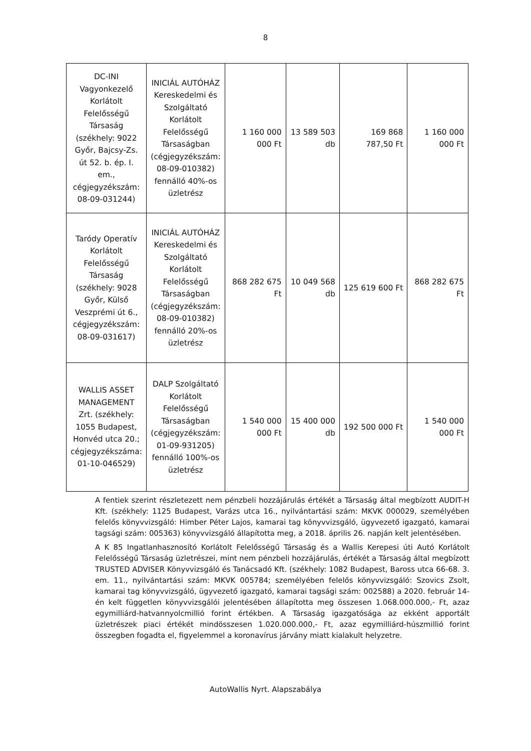8
| DC-INI Vagyonkezelő Korlátolt Felelősségű Társaság (székhely: 9022 Győr, Bajcsy-Zs. út 52. b. ép. I. em., cégjegyzékszám: 08-09-031244) | INICIÁL AUTÓHÁZ Kereskedelmi és Szolgáltató Korlátolt Felelősségű Társaságban (cégjegyzékszám: 08-09-010382) fennálló 40%-os üzletrész | 1 160 000 000 Ft | 13 589 503 db | 169 868 787,50 Ft | 1 160 000 000 Ft |
| Taródy Operatív Korlátolt Felelősségű Társaság (székhely: 9028 Győr, Külső Veszprémi út 6., cégjegyzékszám: 08-09-031617) | INICIÁL AUTÓHÁZ Kereskedelmi és Szolgáltató Korlátolt Felelősségű Társaságban (cégjegyzékszám: 08-09-010382) fennálló 20%-os üzletrész | 868 282 675 Ft | 10 049 568 db | 125 619 600 Ft | 868 282 675 Ft |
| WALLIS ASSET MANAGEMENT Zrt. (székhely: 1055 Budapest, Honvéd utca 20.; cégjegyzékszáma: 01-10-046529) | DALP Szolgáltató Korlátolt Felelősségű Társaságban (cégjegyzékszám: 01-09-931205) fennálló 100%-os üzletrész | 1 540 000 000 Ft | 15 400 000 db | 192 500 000 Ft | 1 540 000 000 Ft |
A fentiek szerint részletezett nem pénzbeli hozzájárulás értékét a Társaság által megbízott AUDIT-H Kft. (székhely: 1125 Budapest, Varázs utca 16., nyilvántartási szám: MKVK 000029, személyében felelős könyvvizsgáló: Himber Péter Lajos, kamarai tag könyvvizsgáló, ügyvezető igazgató, kamarai tagsági szám: 005363) könyvvizsgáló állapította meg, a 2018. április 26. napján kelt jelentésében.
A K 85 Ingatlanhasznosító Korlátolt Felelősségű Társaság és a Wallis Kerepesi úti Autó Korlátolt Felelősségű Társaság üzletrészei, mint nem pénzbeli hozzájárulás, értékét a Társaság által megbízott TRUSTED ADVISER Könyvvizsgáló és Tanácsadó Kft. (székhely: 1082 Budapest, Baross utca 66-68. 3. em. 11., nyilvántartási szám: MKVK 005784; személyében felelős könyvvizsgáló: Szovics Zsolt, kamarai tag könyvvizsgáló, ügyvezető igazgató, kamarai tagsági szám: 002588) a 2020. február 14-én kelt független könyvvizsgálói jelentésében állapította meg összesen 1.068.000.000,- Ft, azaz egymilliárd-hatvannyolcmillió forint értékben. A Társaság igazgatósága az ekként apportált üzletrészek piaci értékét mindösszesen 1.020.000.000,- Ft, azaz egymilliárd-húszmillió forint összegben fogadta el, figyelemmel a koronavírus járvány miatt kialakult helyzetre.
AutoWallis Nyrt. Alapszabálya